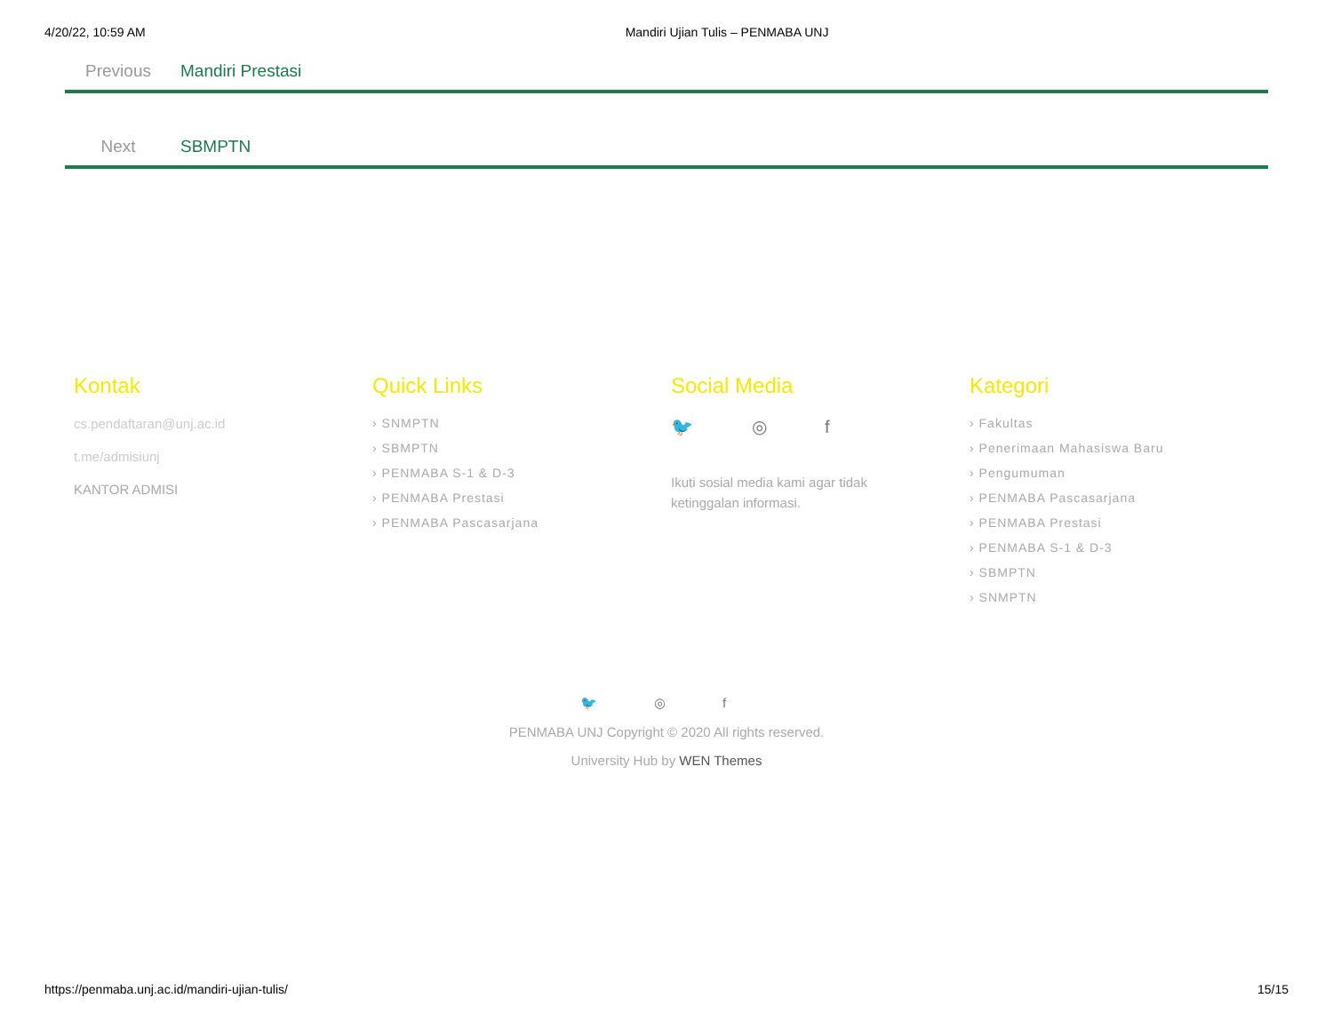4/20/22, 10:59 AM Mandiri Ujian Tulis – PENMABA UNJ
Previous Mandiri Prestasi
Next SBMPTN
Kontak
cs.pendaftaran@unj.ac.id
t.me/admisiunj
KANTOR ADMISI
Quick Links
› SNMPTN
› SBMPTN
› PENMABA S-1 & D-3
› PENMABA Prestasi
› PENMABA Pascasarjana
Social Media
🐦 ◎ f
Ikuti sosial media kami agar tidak ketinggalan informasi.
Kategori
› Fakultas
› Penerimaan Mahasiswa Baru
› Pengumuman
› PENMABA Pascasarjana
› PENMABA Prestasi
› PENMABA S-1 & D-3
› SBMPTN
› SNMPTN
🐦 ◎ f
PENMABA UNJ Copyright © 2020 All rights reserved.
University Hub by WEN Themes
https://penmaba.unj.ac.id/mandiri-ujian-tulis/ 15/15